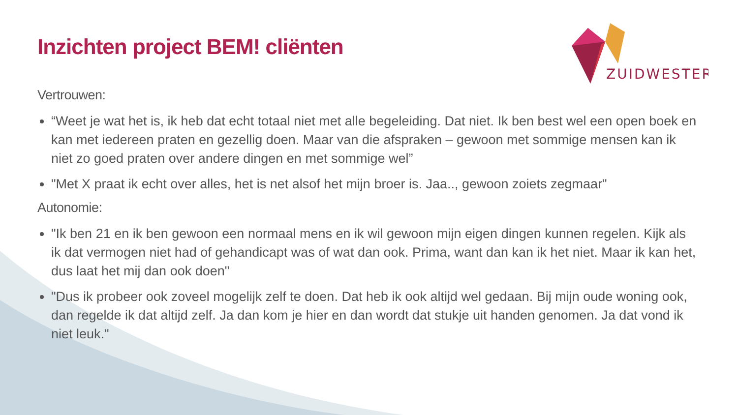ZUIDWESTER
Inzichten project BEM! cliënten
Vertrouwen:
“Weet je wat het is, ik heb dat echt totaal niet met alle begeleiding. Dat niet. Ik ben best wel een open boek en kan met iedereen praten en gezellig doen. Maar van die afspraken – gewoon met sommige mensen kan ik niet zo goed praten over andere dingen en met sommige wel”
"Met X praat ik echt over alles, het is net alsof het mijn broer is. Jaa.., gewoon zoiets zegmaar"
Autonomie:
"Ik ben 21 en ik ben gewoon een normaal mens en ik wil gewoon mijn eigen dingen kunnen regelen. Kijk als ik dat vermogen niet had of gehandicapt was of wat dan ook. Prima, want dan kan ik het niet. Maar ik kan het, dus laat het mij dan ook doen"
"Dus ik probeer ook zoveel mogelijk zelf te doen. Dat heb ik ook altijd wel gedaan. Bij mijn oude woning ook, dan regelde ik dat altijd zelf. Ja dan kom je hier en dan wordt dat stukje uit handen genomen. Ja dat vond ik niet leuk."